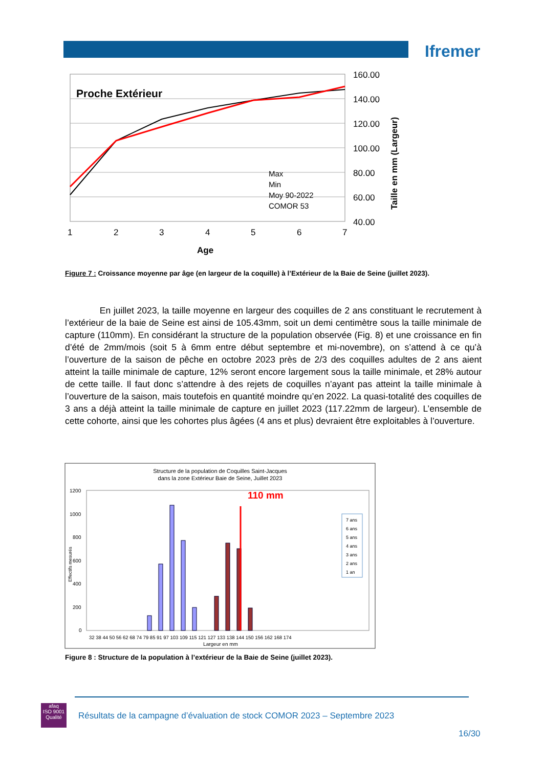Ifremer
Proche Extérieur
Max
Min
Moy 90-2022
COMOR 53
160.00
140.00
120.00
100.00
80.00
60.00
40.00
1
2
3
4
5
6
7
Age
Taille en mm (Largeur)
Figure 7 : Croissance moyenne par âge (en largeur de la coquille) à l’Extérieur de la Baie de Seine (juillet 2023).
En juillet 2023, la taille moyenne en largeur des coquilles de 2 ans constituant le recrutement à l’extérieur de la baie de Seine est ainsi de 105.43mm, soit un demi centimètre sous la taille minimale de capture (110mm). En considérant la structure de la population observée (Fig. 8) et une croissance en fin d’été de 2mm/mois (soit 5 à 6mm entre début septembre et mi-novembre), on s’attend à ce qu’à l’ouverture de la saison de pêche en octobre 2023 près de 2/3 des coquilles adultes de 2 ans aient atteint la taille minimale de capture, 12% seront encore largement sous la taille minimale, et 28% autour de cette taille. Il faut donc s’attendre à des rejets de coquilles n’ayant pas atteint la taille minimale à l’ouverture de la saison, mais toutefois en quantité moindre qu’en 2022. La quasi-totalité des coquilles de 3 ans a déjà atteint la taille minimale de capture en juillet 2023 (117.22mm de largeur). L’ensemble de cette cohorte, ainsi que les cohortes plus âgées (4 ans et plus) devraient être exploitables à l’ouverture.
Structure de la population de Coquilles Saint-Jacques
dans la zone Extérieur Baie de Seine, Juillet 2023
1200
1000
800
600
400
200
0
110 mm
Largeur en mm
Effectifs mesurés
7 ans
6 ans
5 ans
4 ans
3 ans
2 ans
1 an
32 38 44 50 56 62 68 74 79 85 91 97 103 109 115 121 127 133 138 144 150 156 162 168 174
Figure 8 : Structure de la population à l’extérieur de la Baie de Seine (juillet 2023).
afaq
ISO 9001
Qualité
Résultats de la campagne d’évaluation de stock COMOR 2023 – Septembre 2023
16/30